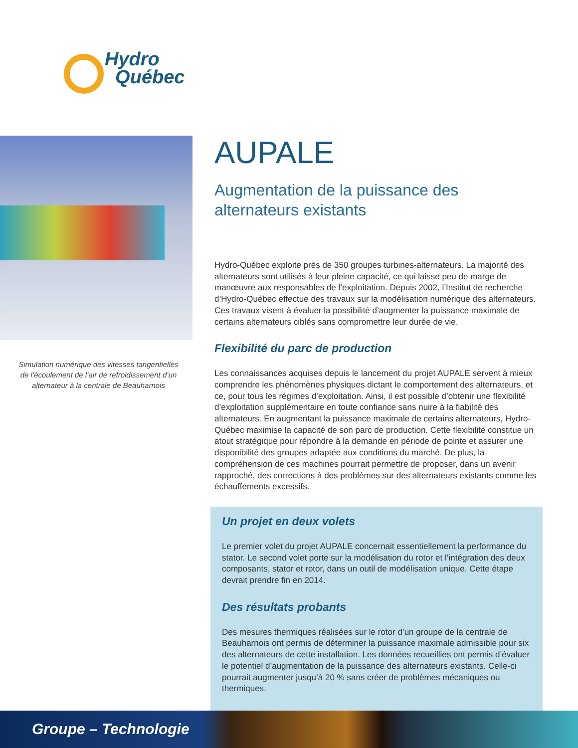Hydro
Québec
Simulation numérique des vitesses tangentielles de l’écoulement de l’air de refroidissement d’un alternateur à la centrale de Beauharnois
AUPALE
Augmentation de la puissance des alternateurs existants
Hydro-Québec exploite près de 350 groupes turbines-alternateurs. La majorité des alternateurs sont utilisés à leur pleine capacité, ce qui laisse peu de marge de manœuvre aux responsables de l’exploitation. Depuis 2002, l’Institut de recherche d’Hydro-Québec effectue des travaux sur la modélisation numérique des alternateurs. Ces travaux visent à évaluer la possibilité d’augmenter la puissance maximale de certains alternateurs ciblés sans compromettre leur durée de vie.
Flexibilité du parc de production
Les connaissances acquises depuis le lancement du projet AUPALE servent à mieux comprendre les phénomènes physiques dictant le comportement des alternateurs, et ce, pour tous les régimes d’exploitation. Ainsi, il est possible d’obtenir une flexibilité d’exploitation supplémentaire en toute confiance sans nuire à la fiabilité des alternateurs. En augmentant la puissance maximale de certains alternateurs, Hydro-Québec maximise la capacité de son parc de production. Cette flexibilité constitue un atout stratégique pour répondre à la demande en période de pointe et assurer une disponibilité des groupes adaptée aux conditions du marché. De plus, la compréhension de ces machines pourrait permettre de proposer, dans un avenir rapproché, des corrections à des problèmes sur des alternateurs existants comme les échauffements excessifs.
Un projet en deux volets
Le premier volet du projet AUPALE concernait essentiellement la performance du stator. Le second volet porte sur la modélisation du rotor et l’intégration des deux composants, stator et rotor, dans un outil de modélisation unique. Cette étape devrait prendre fin en 2014.
Des résultats probants
Des mesures thermiques réalisées sur le rotor d’un groupe de la centrale de Beauharnois ont permis de déterminer la puissance maximale admissible pour six des alternateurs de cette installation. Les données recueillies ont permis d’évaluer le potentiel d’augmentation de la puissance des alternateurs existants. Celle-ci pourrait augmenter jusqu’à 20 % sans créer de problèmes mécaniques ou thermiques.
Groupe – Technologie